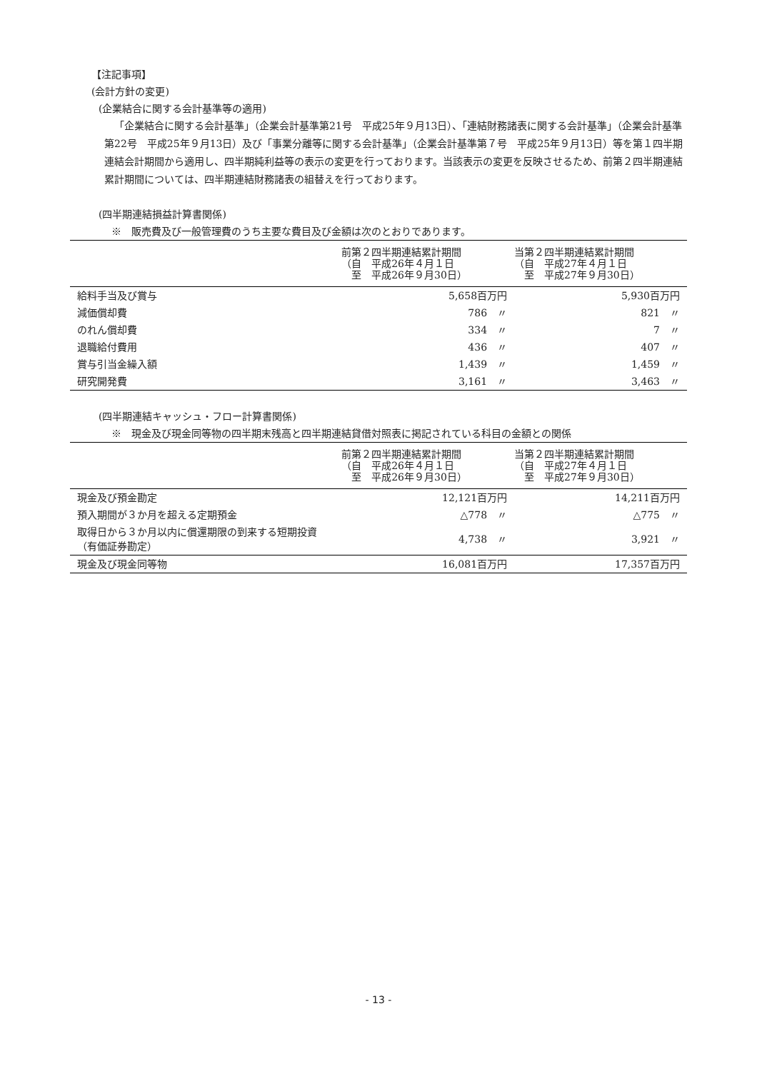【注記事項】
(会計方針の変更)
(企業結合に関する会計基準等の適用)
「企業結合に関する会計基準」（企業会計基準第21号　平成25年９月13日）、「連結財務諸表に関する会計基準」（企業会計基準第22号　平成25年９月13日）及び「事業分離等に関する会計基準」（企業会計基準第７号　平成25年９月13日）等を第１四半期連結会計期間から適用し、四半期純利益等の表示の変更を行っております。当該表示の変更を反映させるため、前第２四半期連結累計期間については、四半期連結財務諸表の組替えを行っております。
(四半期連結損益計算書関係)
※　販売費及び一般管理費のうち主要な費目及び金額は次のとおりであります。
| | 前第２四半期連結累計期間 （自 平成26年４月１日 至 平成26年９月30日） | 当第２四半期連結累計期間 （自 平成27年４月１日 至 平成27年９月30日） |
| --- | --- | --- |
| 給料手当及び賞与 | 5,658百万円 | 5,930百万円 |
| 減価償却費 | 786 〃 | 821 〃 |
| のれん償却費 | 334 〃 | 7 〃 |
| 退職給付費用 | 436 〃 | 407 〃 |
| 賞与引当金繰入額 | 1,439 〃 | 1,459 〃 |
| 研究開発費 | 3,161 〃 | 3,463 〃 |
(四半期連結キャッシュ・フロー計算書関係)
※　現金及び現金同等物の四半期末残高と四半期連結貸借対照表に掲記されている科目の金額との関係
| | 前第２四半期連結累計期間 （自 平成26年４月１日 至 平成26年９月30日） | 当第２四半期連結累計期間 （自 平成27年４月１日 至 平成27年９月30日） |
| --- | --- | --- |
| 現金及び預金勘定 | 12,121百万円 | 14,211百万円 |
| 預入期間が３か月を超える定期預金 | △778 〃 | △775 〃 |
| 取得日から３か月以内に償還期限の到来する短期投資（有価証券勘定） | 4,738 〃 | 3,921 〃 |
| 現金及び現金同等物 | 16,081百万円 | 17,357百万円 |
- 13 -